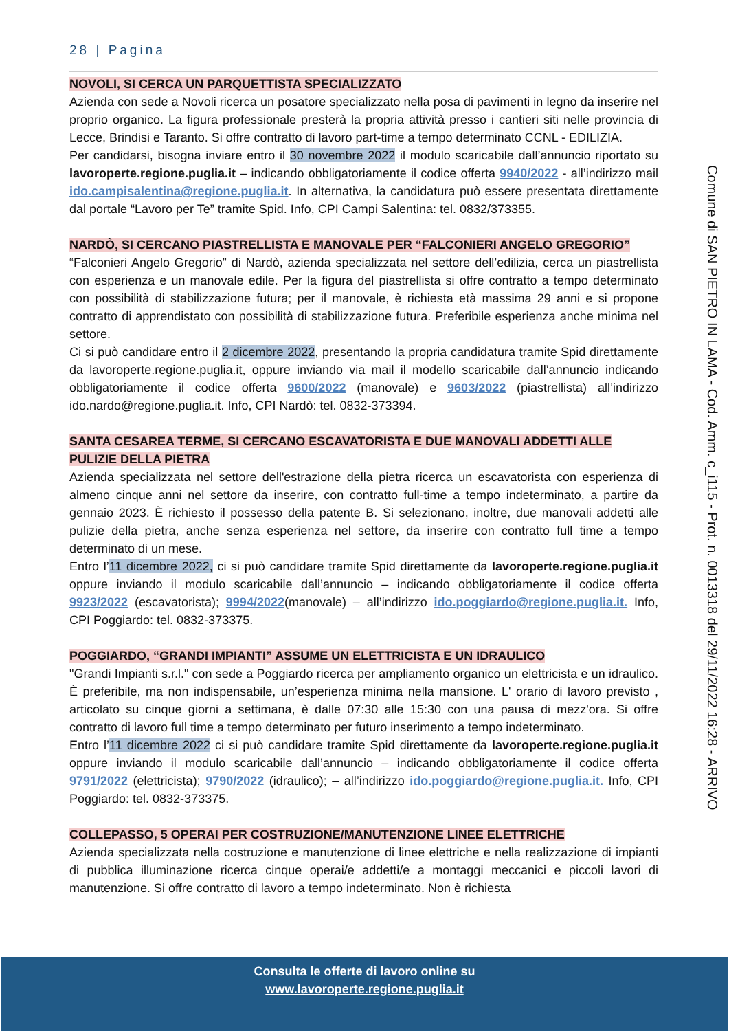28 | Pagina
NOVOLI, SI CERCA UN PARQUETTISTA SPECIALIZZATO
Azienda con sede a Novoli ricerca un posatore specializzato nella posa di pavimenti in legno da inserire nel proprio organico. La figura professionale presterà la propria attività presso i cantieri siti nelle provincia di Lecce, Brindisi e Taranto. Si offre contratto di lavoro part-time a tempo determinato CCNL - EDILIZIA.
Per candidarsi, bisogna inviare entro il 30 novembre 2022 il modulo scaricabile dall’annuncio riportato su lavoroperte.regione.puglia.it – indicando obbligatoriamente il codice offerta 9940/2022 - all’indirizzo mail ido.campisalentina@regione.puglia.it. In alternativa, la candidatura può essere presentata direttamente dal portale “Lavoro per Te” tramite Spid. Info, CPI Campi Salentina: tel. 0832/373355.
NARDÒ, SI CERCANO PIASTRELLISTA E MANOVALE PER “FALCONIERI ANGELO GREGORIO”
“Falconieri Angelo Gregorio” di Nardò, azienda specializzata nel settore dell’edilizia, cerca un piastrellista con esperienza e un manovale edile. Per la figura del piastrellista si offre contratto a tempo determinato con possibilità di stabilizzazione futura; per il manovale, è richiesta età massima 29 anni e si propone contratto di apprendistato con possibilità di stabilizzazione futura. Preferibile esperienza anche minima nel settore.
Ci si può candidare entro il 2 dicembre 2022, presentando la propria candidatura tramite Spid direttamente da lavoroperte.regione.puglia.it, oppure inviando via mail il modello scaricabile dall’annuncio indicando obbligatoriamente il codice offerta 9600/2022 (manovale) e 9603/2022 (piastrellista) all’indirizzo ido.nardo@regione.puglia.it. Info, CPI Nardò: tel. 0832-373394.
SANTA CESAREA TERME, SI CERCANO ESCAVATORISTA E DUE MANOVALI ADDETTI ALLE PULIZIE DELLA PIETRA
Azienda specializzata nel settore dell'estrazione della pietra ricerca un escavatorista con esperienza di almeno cinque anni nel settore da inserire, con contratto full-time a tempo indeterminato, a partire da gennaio 2023. È richiesto il possesso della patente B. Si selezionano, inoltre, due manovali addetti alle pulizie della pietra, anche senza esperienza nel settore, da inserire con contratto full time a tempo determinato di un mese.
Entro l’11 dicembre 2022, ci si può candidare tramite Spid direttamente da lavoroperte.regione.puglia.it oppure inviando il modulo scaricabile dall’annuncio – indicando obbligatoriamente il codice offerta 9923/2022 (escavatorista); 9994/2022(manovale) – all’indirizzo ido.poggiardo@regione.puglia.it. Info, CPI Poggiardo: tel. 0832-373375.
POGGIARDO, “GRANDI IMPIANTI” ASSUME UN ELETTRICISTA E UN IDRAULICO
"Grandi Impianti s.r.l." con sede a Poggiardo ricerca per ampliamento organico un elettricista e un idraulico. È preferibile, ma non indispensabile, un’esperienza minima nella mansione. L' orario di lavoro previsto , articolato su cinque giorni a settimana, è dalle 07:30 alle 15:30 con una pausa di mezz'ora. Si offre contratto di lavoro full time a tempo determinato per futuro inserimento a tempo indeterminato.
Entro l’11 dicembre 2022 ci si può candidare tramite Spid direttamente da lavoroperte.regione.puglia.it oppure inviando il modulo scaricabile dall’annuncio – indicando obbligatoriamente il codice offerta 9791/2022 (elettricista); 9790/2022 (idraulico); – all’indirizzo ido.poggiardo@regione.puglia.it. Info, CPI Poggiardo: tel. 0832-373375.
COLLEPASSO, 5 OPERAI PER COSTRUZIONE/MANUTENZIONE LINEE ELETTRICHE
Azienda specializzata nella costruzione e manutenzione di linee elettriche e nella realizzazione di impianti di pubblica illuminazione ricerca cinque operai/e addetti/e a montaggi meccanici e piccoli lavori di manutenzione. Si offre contratto di lavoro a tempo indeterminato. Non è richiesta
Comune di SAN PIETRO IN LAMA - Cod. Amm. c_i115 - Prot. n. 0013318 del 29/11/2022 16:28 - ARRIVO
Consulta le offerte di lavoro online su
www.lavoroperte.regione.puglia.it